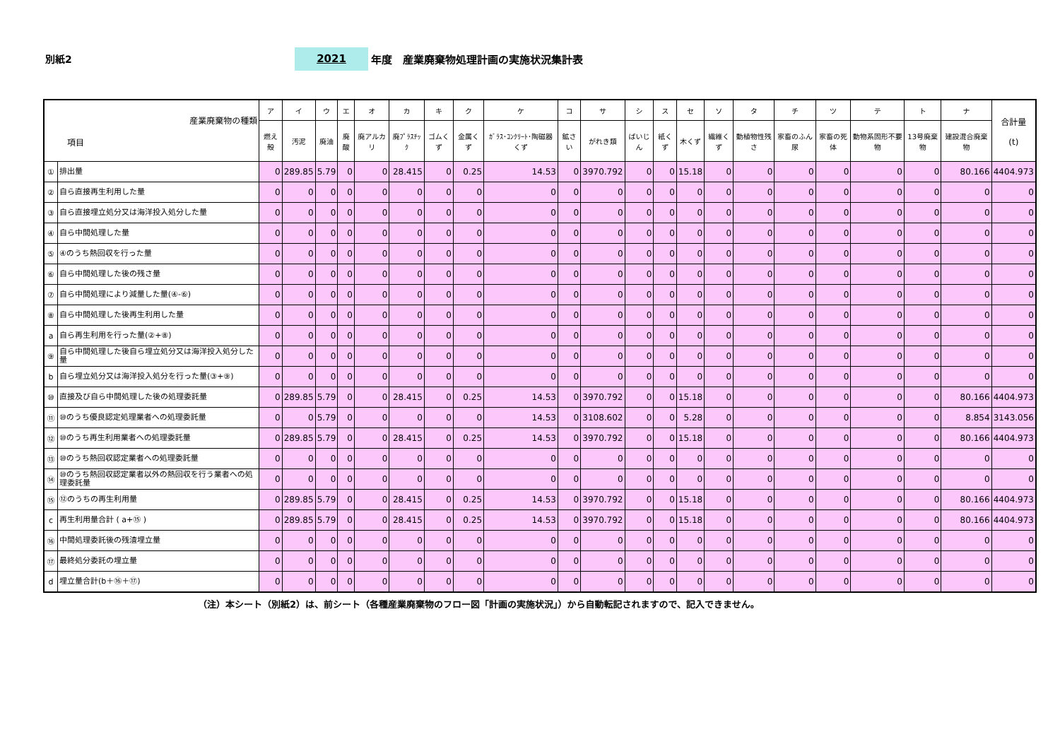別紙2
2021
年度　産業廃棄物処理計画の実施状況集計表
| 産業廃棄物の種類 項目 | | ア | イ | ウ | エ | オ | カ | キ | ク | ケ | コ | サ | シ | ス | セ | ソ | タ | チ | ツ | テ | ト | ナ | 合計量 (t) |
| --- | --- | --- | --- | --- | --- | --- | --- | --- | --- | --- | --- | --- | --- | --- | --- | --- | --- | --- | --- | --- | --- | --- | --- |
| | | 燃え殻 | 汚泥 | 廃油 | 廃酸 | 廃アルカリ | 廃ﾌﾟﾗｽﾁｯｸ | ゴムくず | 金属くず | ｶﾞﾗｽ･ｺﾝｸﾘｰﾄ･陶磁器くず | 鉱さい | がれき類 | ばいじん | 紙くず | 木くず | 繊維くず | 動植物性残さ | 家畜のふん尿 | 家畜の死体 | 動物系固形不要物 | 13号廃棄物 | 建設混合廃棄物 | |
| ① | 排出量 | 0 | 289.85 | 5.79 | 0 | 0 | 28.415 | 0 | 0.25 | 14.53 | 0 | 3970.792 | 0 | 0 | 15.18 | 0 | 0 | 0 | 0 | 0 | 0 | 80.166 | 4404.973 |
| ② | 自ら直接再生利用した量 | 0 | 0 | 0 | 0 | 0 | 0 | 0 | 0 | 0 | 0 | 0 | 0 | 0 | 0 | 0 | 0 | 0 | 0 | 0 | 0 | 0 | 0 |
| ③ | 自ら直接埋立処分又は海洋投入処分した量 | 0 | 0 | 0 | 0 | 0 | 0 | 0 | 0 | 0 | 0 | 0 | 0 | 0 | 0 | 0 | 0 | 0 | 0 | 0 | 0 | 0 | 0 |
| ④ | 自ら中間処理した量 | 0 | 0 | 0 | 0 | 0 | 0 | 0 | 0 | 0 | 0 | 0 | 0 | 0 | 0 | 0 | 0 | 0 | 0 | 0 | 0 | 0 | 0 |
| ⑤ | ④のうち熱回収を行った量 | 0 | 0 | 0 | 0 | 0 | 0 | 0 | 0 | 0 | 0 | 0 | 0 | 0 | 0 | 0 | 0 | 0 | 0 | 0 | 0 | 0 | 0 |
| ⑥ | 自ら中間処理した後の残さ量 | 0 | 0 | 0 | 0 | 0 | 0 | 0 | 0 | 0 | 0 | 0 | 0 | 0 | 0 | 0 | 0 | 0 | 0 | 0 | 0 | 0 | 0 |
| ⑦ | 自ら中間処理により減量した量(④-⑥) | 0 | 0 | 0 | 0 | 0 | 0 | 0 | 0 | 0 | 0 | 0 | 0 | 0 | 0 | 0 | 0 | 0 | 0 | 0 | 0 | 0 | 0 |
| ⑧ | 自ら中間処理した後再生利用した量 | 0 | 0 | 0 | 0 | 0 | 0 | 0 | 0 | 0 | 0 | 0 | 0 | 0 | 0 | 0 | 0 | 0 | 0 | 0 | 0 | 0 | 0 |
| a | 自ら再生利用を行った量(②+⑧) | 0 | 0 | 0 | 0 | 0 | 0 | 0 | 0 | 0 | 0 | 0 | 0 | 0 | 0 | 0 | 0 | 0 | 0 | 0 | 0 | 0 | 0 |
| ⑨ | 自ら中間処理した後自ら埋立処分又は海洋投入処分した量 | 0 | 0 | 0 | 0 | 0 | 0 | 0 | 0 | 0 | 0 | 0 | 0 | 0 | 0 | 0 | 0 | 0 | 0 | 0 | 0 | 0 | 0 |
| b | 自ら埋立処分又は海洋投入処分を行った量(③+⑨) | 0 | 0 | 0 | 0 | 0 | 0 | 0 | 0 | 0 | 0 | 0 | 0 | 0 | 0 | 0 | 0 | 0 | 0 | 0 | 0 | 0 | 0 |
| ⑩ | 直接及び自ら中間処理した後の処理委託量 | 0 | 289.85 | 5.79 | 0 | 0 | 28.415 | 0 | 0.25 | 14.53 | 0 | 3970.792 | 0 | 0 | 15.18 | 0 | 0 | 0 | 0 | 0 | 0 | 80.166 | 4404.973 |
| ⑪ | ⑩のうち優良認定処理業者への処理委託量 | 0 | 0 | 5.79 | 0 | 0 | 0 | 0 | 0 | 14.53 | 0 | 3108.602 | 0 | 0 | 5.28 | 0 | 0 | 0 | 0 | 0 | 0 | 8.854 | 3143.056 |
| ⑫ | ⑩のうち再生利用業者への処理委託量 | 0 | 289.85 | 5.79 | 0 | 0 | 28.415 | 0 | 0.25 | 14.53 | 0 | 3970.792 | 0 | 0 | 15.18 | 0 | 0 | 0 | 0 | 0 | 0 | 80.166 | 4404.973 |
| ⑬ | ⑩のうち熱回収認定業者への処理委託量 | 0 | 0 | 0 | 0 | 0 | 0 | 0 | 0 | 0 | 0 | 0 | 0 | 0 | 0 | 0 | 0 | 0 | 0 | 0 | 0 | 0 | 0 |
| ⑭ | ⑩のうち熱回収認定業者以外の熱回収を行う業者への処理委託量 | 0 | 0 | 0 | 0 | 0 | 0 | 0 | 0 | 0 | 0 | 0 | 0 | 0 | 0 | 0 | 0 | 0 | 0 | 0 | 0 | 0 | 0 |
| ⑮ | ⑫のうちの再生利用量 | 0 | 289.85 | 5.79 | 0 | 0 | 28.415 | 0 | 0.25 | 14.53 | 0 | 3970.792 | 0 | 0 | 15.18 | 0 | 0 | 0 | 0 | 0 | 0 | 80.166 | 4404.973 |
| c | 再生利用量合計 ( a+⑮ ) | 0 | 289.85 | 5.79 | 0 | 0 | 28.415 | 0 | 0.25 | 14.53 | 0 | 3970.792 | 0 | 0 | 15.18 | 0 | 0 | 0 | 0 | 0 | 0 | 80.166 | 4404.973 |
| ⑯ | 中間処理委託後の残渣埋立量 | 0 | 0 | 0 | 0 | 0 | 0 | 0 | 0 | 0 | 0 | 0 | 0 | 0 | 0 | 0 | 0 | 0 | 0 | 0 | 0 | 0 | 0 |
| ⑰ | 最終処分委託の埋立量 | 0 | 0 | 0 | 0 | 0 | 0 | 0 | 0 | 0 | 0 | 0 | 0 | 0 | 0 | 0 | 0 | 0 | 0 | 0 | 0 | 0 | 0 |
| d | 埋立量合計(b＋⑯＋⑰) | 0 | 0 | 0 | 0 | 0 | 0 | 0 | 0 | 0 | 0 | 0 | 0 | 0 | 0 | 0 | 0 | 0 | 0 | 0 | 0 | 0 | 0 |
（注）本シート（別紙2）は、前シート（各種産業廃棄物のフロー図「計画の実施状況」）から自動転記されますので、記入できません。